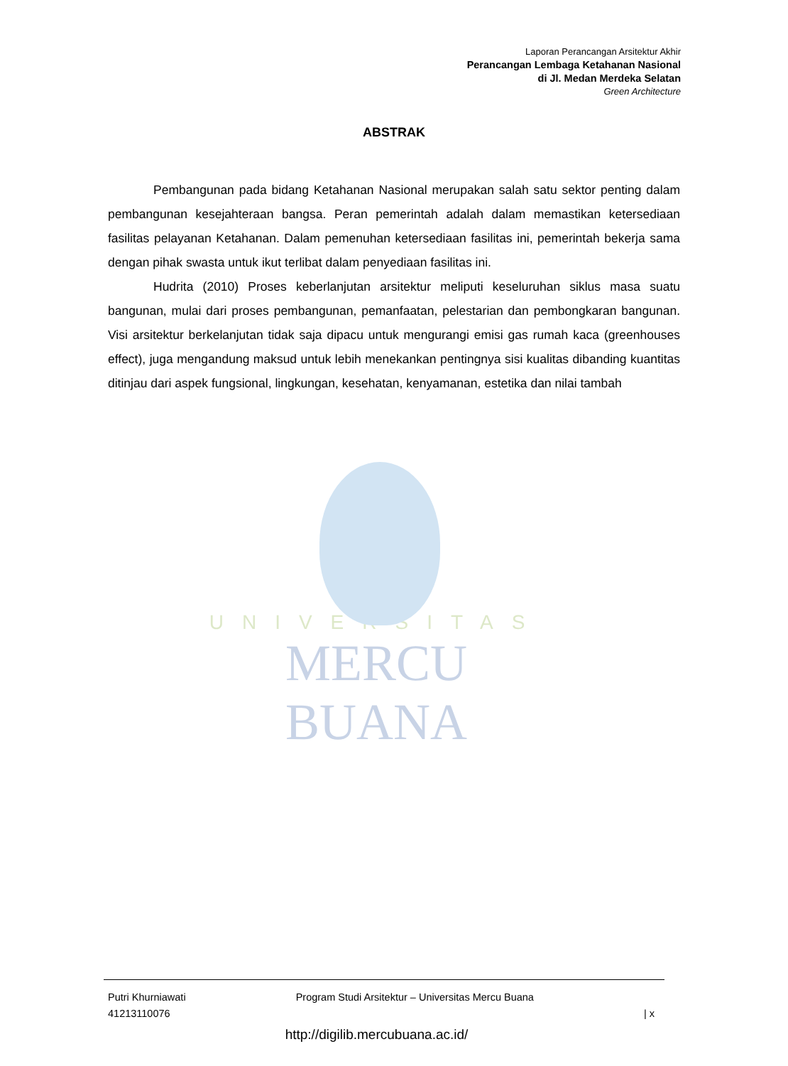Laporan Perancangan Arsitektur Akhir
Perancangan Lembaga Ketahanan Nasional
di Jl. Medan Merdeka Selatan
Green Architecture
UNIVERSITAS
MERCU BUANA
ABSTRAK
Pembangunan pada bidang Ketahanan Nasional merupakan salah satu sektor penting dalam pembangunan kesejahteraan bangsa. Peran pemerintah adalah dalam memastikan ketersediaan fasilitas pelayanan Ketahanan. Dalam pemenuhan ketersediaan fasilitas ini, pemerintah bekerja sama dengan pihak swasta untuk ikut terlibat dalam penyediaan fasilitas ini.
Hudrita (2010) Proses keberlanjutan arsitektur meliputi keseluruhan siklus masa suatu bangunan, mulai dari proses pembangunan, pemanfaatan, pelestarian dan pembongkaran bangunan. Visi arsitektur berkelanjutan tidak saja dipacu untuk mengurangi emisi gas rumah kaca (greenhouses effect), juga mengandung maksud untuk lebih menekankan pentingnya sisi kualitas dibanding kuantitas ditinjau dari aspek fungsional, lingkungan, kesehatan, kenyamanan, estetika dan nilai tambah
Putri Khurniawati
41213110076
Program Studi Arsitektur – Universitas Mercu Buana
| x
http://digilib.mercubuana.ac.id/